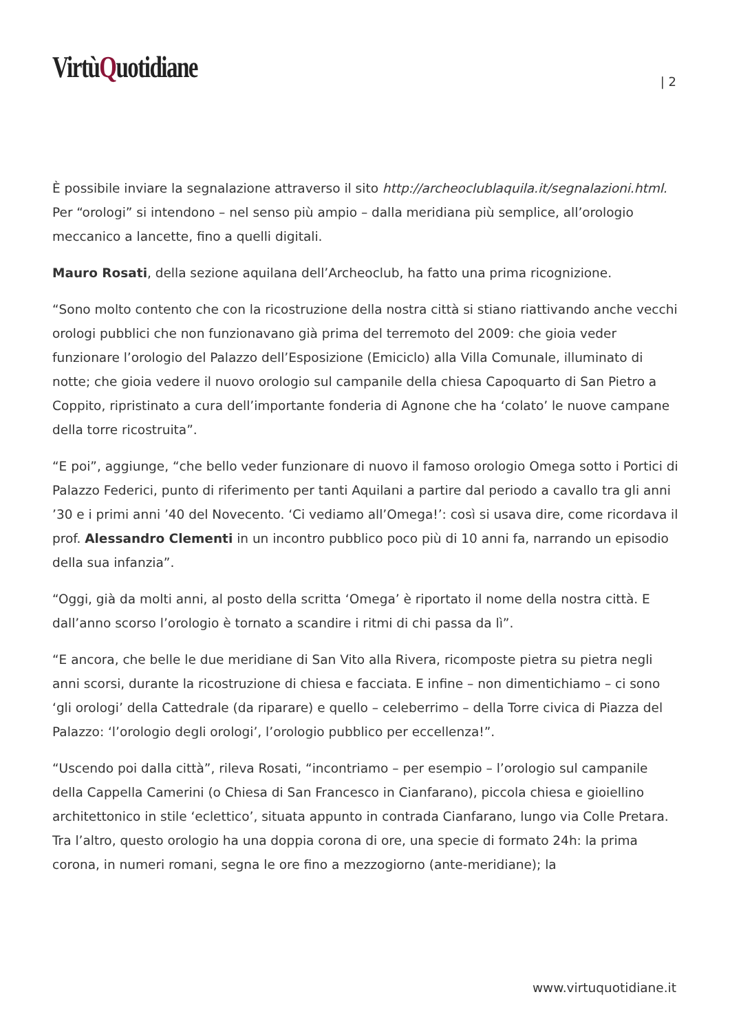VirtùQuotidiane | 2
È possibile inviare la segnalazione attraverso il sito http://archeoclublaquila.it/segnalazioni.html. Per “orologi” si intendono – nel senso più ampio – dalla meridiana più semplice, all’orologio meccanico a lancette, fino a quelli digitali.
Mauro Rosati, della sezione aquilana dell’Archeoclub, ha fatto una prima ricognizione.
“Sono molto contento che con la ricostruzione della nostra città si stiano riattivando anche vecchi orologi pubblici che non funzionavano già prima del terremoto del 2009: che gioia veder funzionare l’orologio del Palazzo dell’Esposizione (Emiciclo) alla Villa Comunale, illuminato di notte; che gioia vedere il nuovo orologio sul campanile della chiesa Capoquarto di San Pietro a Coppito, ripristinato a cura dell’importante fonderia di Agnone che ha ‘colato’ le nuove campane della torre ricostruita”.
“E poi”, aggiunge, “che bello veder funzionare di nuovo il famoso orologio Omega sotto i Portici di Palazzo Federici, punto di riferimento per tanti Aquilani a partire dal periodo a cavallo tra gli anni ’30 e i primi anni ’40 del Novecento. ‘Ci vediamo all’Omega!’: così si usava dire, come ricordava il prof. Alessandro Clementi in un incontro pubblico poco più di 10 anni fa, narrando un episodio della sua infanzia”.
“Oggi, già da molti anni, al posto della scritta ‘Omega’ è riportato il nome della nostra città. E dall’anno scorso l’orologio è tornato a scandire i ritmi di chi passa da lì”.
“E ancora, che belle le due meridiane di San Vito alla Rivera, ricomposte pietra su pietra negli anni scorsi, durante la ricostruzione di chiesa e facciata. E infine – non dimentichiamo – ci sono ‘gli orologi’ della Cattedrale (da riparare) e quello – celeberrimo – della Torre civica di Piazza del Palazzo: ‘l’orologio degli orologi’, l’orologio pubblico per eccellenza!”.
“Uscendo poi dalla città”, rileva Rosati, “incontriamo – per esempio – l’orologio sul campanile della Cappella Camerini (o Chiesa di San Francesco in Cianfarano), piccola chiesa e gioiellino architettonico in stile ‘eclettico’, situata appunto in contrada Cianfarano, lungo via Colle Pretara. Tra l’altro, questo orologio ha una doppia corona di ore, una specie di formato 24h: la prima corona, in numeri romani, segna le ore fino a mezzogiorno (ante-meridiane); la
www.virtuquotidiane.it